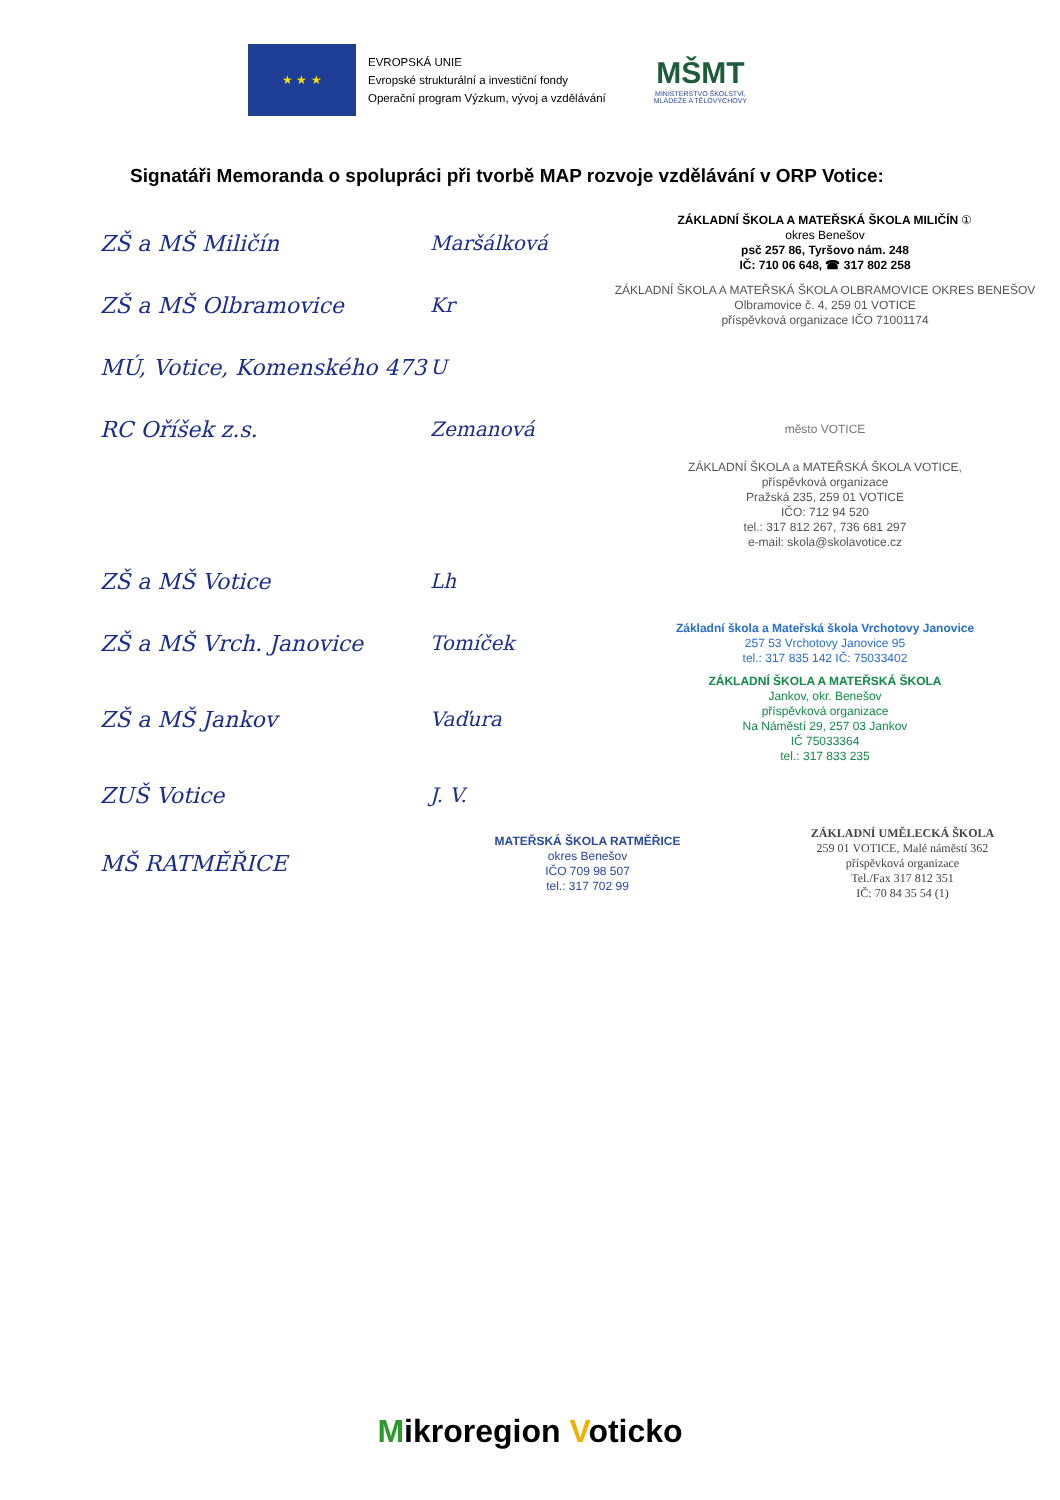★ ★ ★
EVROPSKÁ UNIE
Evropské strukturální a investiční fondy
Operační program Výzkum, vývoj a vzdělávání
MŠMT
MINISTERSTVO ŠKOLSTVÍ,
MLÁDEŽE A TĚLOVÝCHOVY
Signatáři Memoranda o spolupráci při tvorbě MAP rozvoje vzdělávání v ORP Votice:
ZŠ a MŠ Miličín Maršálková
ZÁKLADNÍ ŠKOLA A MATEŘSKÁ ŠKOLA MILIČÍN ①
okres Benešov
psč 257 86, Tyršovo nám. 248
IČ: 710 06 648, ☎ 317 802 258
ZŠ a MŠ Olbramovice Kr
ZÁKLADNÍ ŠKOLA A MATEŘSKÁ ŠKOLA OLBRAMOVICE OKRES BENEŠOV
Olbramovice č. 4, 259 01 VOTICE
příspěvková organizace IČO 71001174
MÚ, Votice, Komenského 473
U
RC Oříšek z.s. Zemanová
město VOTICE
ZÁKLADNÍ ŠKOLA a MATEŘSKÁ ŠKOLA VOTICE,
příspěvková organizace
Pražská 235, 259 01 VOTICE
IČO: 712 94 520
tel.: 317 812 267, 736 681 297
e-mail: skola@skolavotice.cz
ZŠ a MŠ Votice Lh
ZŠ a MŠ Vrch. Janovice Tomíček
Základní škola a Mateřská škola Vrchotovy Janovice
257 53 Vrchotovy Janovice 95
tel.: 317 835 142 IČ: 75033402
ZŠ a MŠ Jankov Vaďura
ZÁKLADNÍ ŠKOLA A MATEŘSKÁ ŠKOLA
Jankov, okr. Benešov
příspěvková organizace
Na Náměstí 29, 257 03 Jankov
IČ 75033364
tel.: 317 833 235
ZUŠ Votice J. V.
MŠ RATMĚŘICE
MATEŘSKÁ ŠKOLA RATMĚŘICE
okres Benešov
IČO 709 98 507
tel.: 317 702 99
ZÁKLADNÍ UMĚLECKÁ ŠKOLA
259 01 VOTICE, Malé náměstí 362
příspěvková organizace
Tel./Fax 317 812 351
IČ: 70 84 35 54 (1)
Mikroregion Voticko